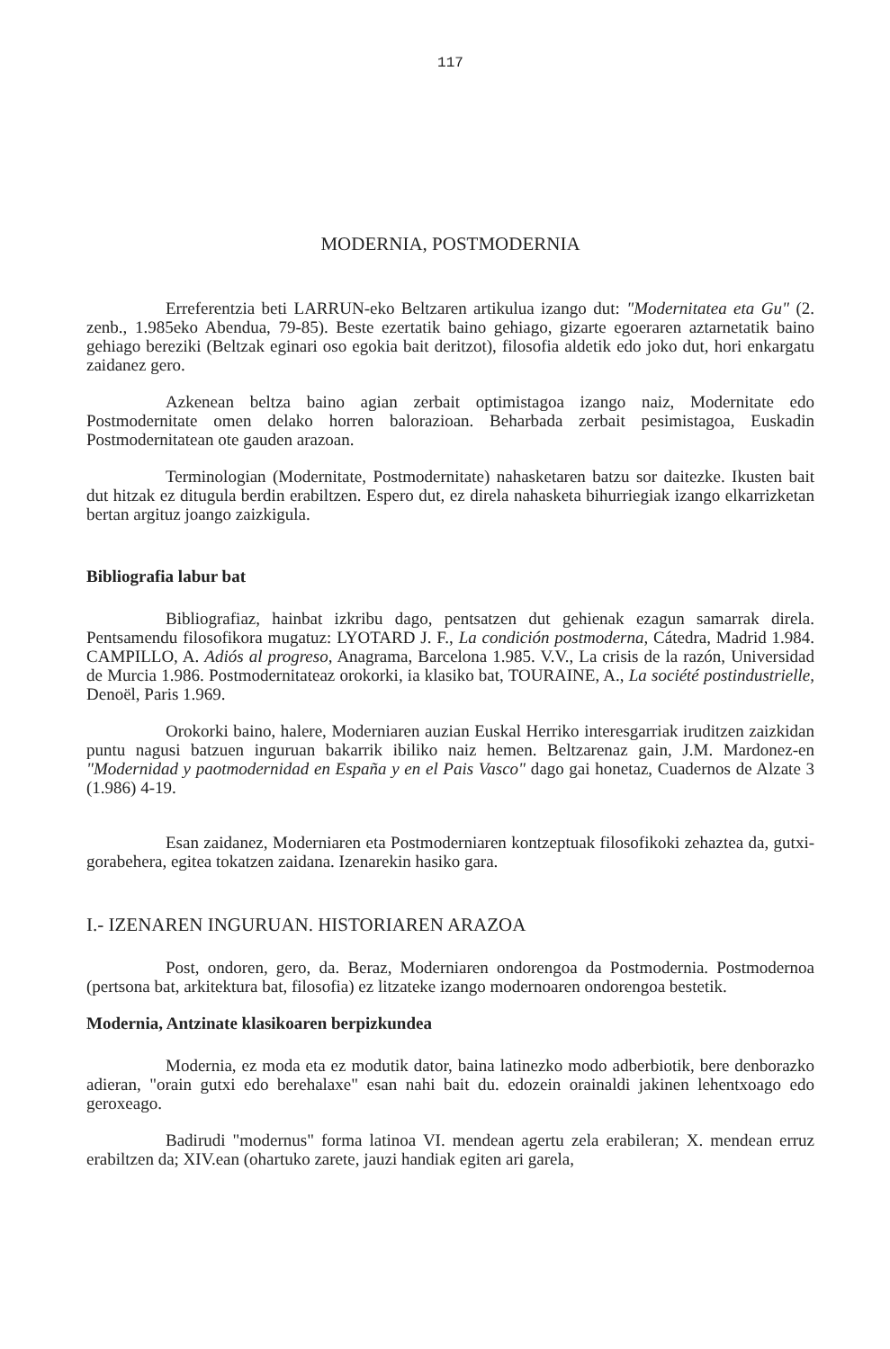117
MODERNIA, POSTMODERNIA
Erreferentzia beti LARRUN-eko Beltzaren artikulua izango dut: "Modernitatea eta Gu" (2. zenb., 1.985eko Abendua, 79-85). Beste ezertatik baino gehiago, gizarte egoeraren aztarnetatik baino gehiago bereziki (Beltzak eginari oso egokia bait deritzot), filosofia aldetik edo joko dut, hori enkargatu zaidanez gero.
Azkenean beltza baino agian zerbait optimistagoa izango naiz, Modernitate edo Postmodernitate omen delako horren balorazioan. Beharbada zerbait pesimistagoa, Euskadin Postmodernitatean ote gauden arazoan.
Terminologian (Modernitate, Postmodernitate) nahasketaren batzu sor daitezke. Ikusten bait dut hitzak ez ditugula berdin erabiltzen. Espero dut, ez direla nahasketa bihurriegiak izango elkarrizketan bertan argituz joango zaizkigula.
Bibliografia labur bat
Bibliografiaz, hainbat izkribu dago, pentsatzen dut gehienak ezagun samarrak direla. Pentsamendu filosofikora mugatuz: LYOTARD J. F., La condición postmoderna, Cátedra, Madrid 1.984. CAMPILLO, A. Adiós al progreso, Anagrama, Barcelona 1.985. V.V., La crisis de la razón, Universidad de Murcia 1.986. Postmodernitateaz orokorki, ia klasiko bat, TOURAINE, A., La société postindustrielle, Denoël, Paris 1.969.
Orokorki baino, halere, Moderniaren auzian Euskal Herriko interesgarriak iruditzen zaizkidan puntu nagusi batzuen inguruan bakarrik ibiliko naiz hemen. Beltzarenaz gain, J.M. Mardonez-en "Modernidad y paotmodernidad en España y en el Pais Vasco" dago gai honetaz, Cuadernos de Alzate 3 (1.986) 4-19.
Esan zaidanez, Moderniaren eta Postmoderniaren kontzeptuak filosofikoki zehaztea da, gutxi-gorabehera, egitea tokatzen zaidana. Izenarekin hasiko gara.
I.- IZENAREN INGURUAN. HISTORIAREN ARAZOA
Post, ondoren, gero, da. Beraz, Moderniaren ondorengoa da Postmodernia. Postmodernoa (pertsona bat, arkitektura bat, filosofia) ez litzateke izango modernoaren ondorengoa bestetik.
Modernia, Antzinate klasikoaren berpizkundea
Modernia, ez moda eta ez modutik dator, baina latinezko modo adberbiotik, bere denborazko adieran, "orain gutxi edo berehalaxe" esan nahi bait du. edozein orainaldi jakinen lehentxoago edo geroxeago.
Badirudi "modernus" forma latinoa VI. mendean agertu zela erabileran; X. mendean erruz erabiltzen da; XIV.ean (ohartuko zarete, jauzi handiak egiten ari garela,